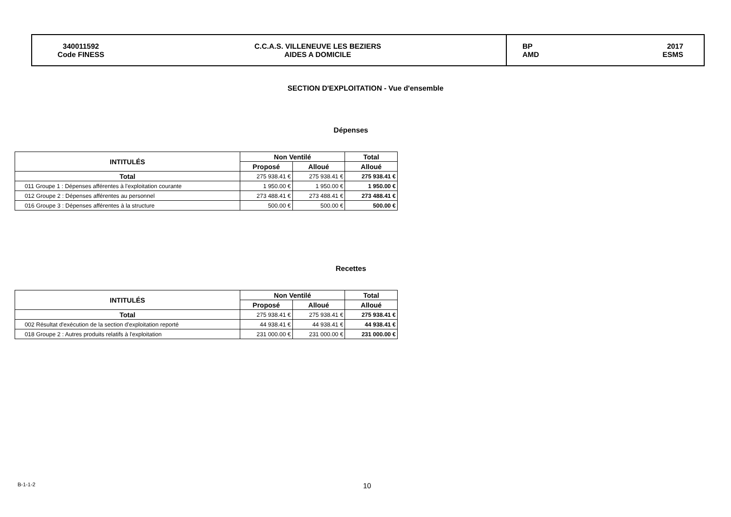340011592
Code FINESS
C.C.A.S. VILLENEUVE LES BEZIERS
AIDES A DOMICILE
BP
AMD 2017
ESMS
SECTION D'EXPLOITATION - Vue d'ensemble
Dépenses
| INTITULÉS | Non Ventilé | | Total |
| --- | --- | --- | --- |
| | Proposé | Alloué | Alloué |
| Total | 275 938.41 € | 275 938.41 € | 275 938.41 € |
| 011 Groupe 1 : Dépenses afférentes à l'exploitation courante | 1 950.00 € | 1 950.00 € | 1 950.00 € |
| 012 Groupe 2 : Dépenses afférentes au personnel | 273 488.41 € | 273 488.41 € | 273 488.41 € |
| 016 Groupe 3 : Dépenses afférentes à la structure | 500.00 € | 500.00 € | 500.00 € |
Recettes
| INTITULÉS | Non Ventilé | | Total |
| --- | --- | --- | --- |
| | Proposé | Alloué | Alloué |
| Total | 275 938.41 € | 275 938.41 € | 275 938.41 € |
| 002 Résultat d'exécution de la section d'exploitation reporté | 44 938.41 € | 44 938.41 € | 44 938.41 € |
| 018 Groupe 2 : Autres produits relatifs à l'exploitation | 231 000.00 € | 231 000.00 € | 231 000.00 € |
B-1-1-2 10